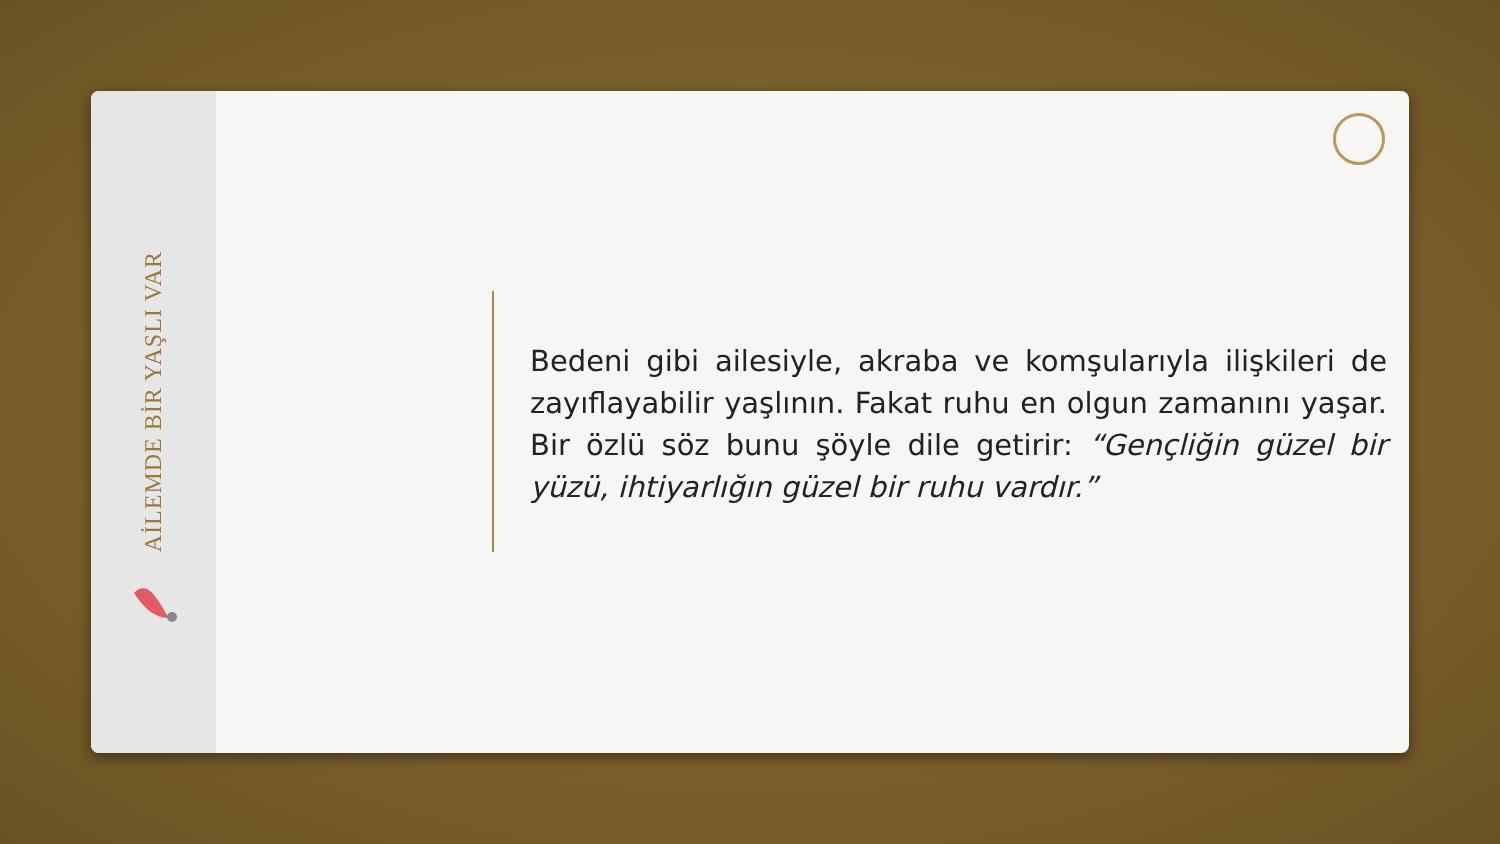AİLEMDE BİR YAŞLI VAR
Bedeni gibi ailesiyle, akraba ve komşularıyla ilişkileri de zayıflayabilir yaşlının. Fakat ruhu en olgun zamanını yaşar. Bir özlü söz bunu şöyle dile getirir: “Gençliğin güzel bir yüzü, ihtiyarlığın güzel bir ruhu vardır.”